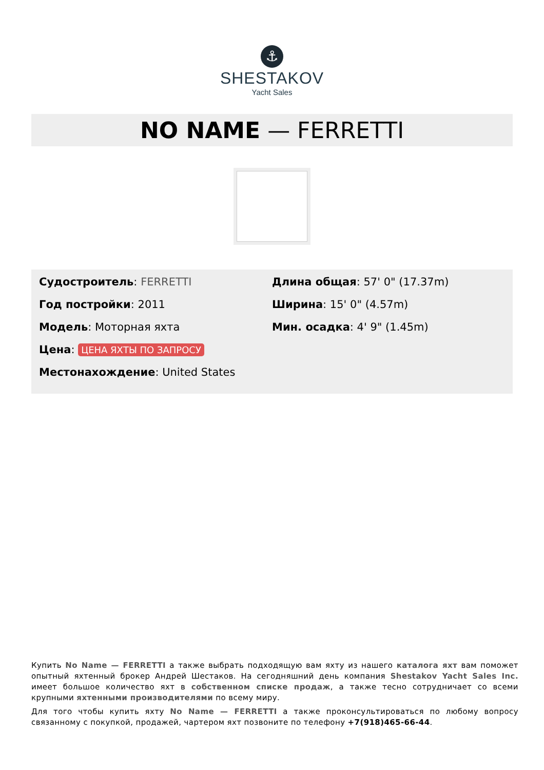⚓
SHESTAKOV
Yacht Sales
NO NAME — FERRETTI
Судостроитель: FERRETTI
Год постройки: 2011
Модель: Моторная яхта
Цена: ЦЕНА ЯХТЫ ПО ЗАПРОСУ
Местонахождение: United States
Длина общая: 57' 0" (17.37m)
Ширина: 15' 0" (4.57m)
Мин. осадка: 4' 9" (1.45m)
Купить No Name — FERRETTI а также выбрать подходящую вам яхту из нашего каталога яхт вам поможет опытный яхтенный брокер Андрей Шестаков. На сегодняшний день компания Shestakov Yacht Sales Inc. имеет большое количество яхт в собственном списке продаж, а также тесно сотрудничает со всеми крупными яхтенными производителями по всему миру.
Для того чтобы купить яхту No Name — FERRETTI а также проконсультироваться по любому вопросу связанному с покупкой, продажей, чартером яхт позвоните по телефону +7(918)465-66-44.